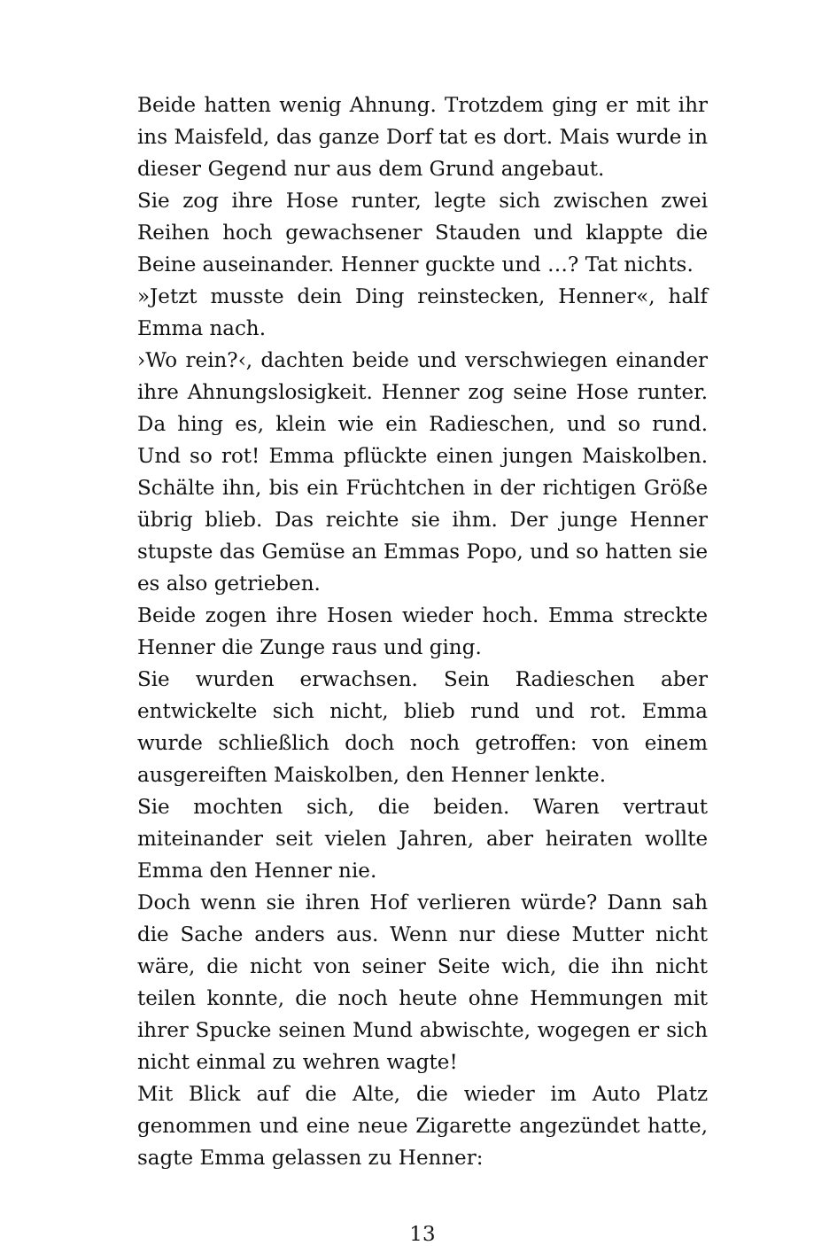Beide hatten wenig Ahnung. Trotzdem ging er mit ihr ins Maisfeld, das ganze Dorf tat es dort. Mais wurde in dieser Gegend nur aus dem Grund angebaut.
Sie zog ihre Hose runter, legte sich zwischen zwei Reihen hoch gewachsener Stauden und klappte die Beine auseinander. Henner guckte und …? Tat nichts.
»Jetzt musste dein Ding reinstecken, Henner«, half Emma nach.
›Wo rein?‹, dachten beide und verschwiegen einander ihre Ahnungslosigkeit. Henner zog seine Hose runter. Da hing es, klein wie ein Radieschen, und so rund. Und so rot! Emma pflückte einen jungen Maiskolben. Schälte ihn, bis ein Früchtchen in der richtigen Größe übrig blieb. Das reichte sie ihm. Der junge Henner stupste das Gemüse an Emmas Popo, und so hatten sie es also getrieben.
Beide zogen ihre Hosen wieder hoch. Emma streckte Henner die Zunge raus und ging.
Sie wurden erwachsen. Sein Radieschen aber entwickelte sich nicht, blieb rund und rot. Emma wurde schließlich doch noch getroffen: von einem ausgereiften Maiskolben, den Henner lenkte.
Sie mochten sich, die beiden. Waren vertraut miteinander seit vielen Jahren, aber heiraten wollte Emma den Henner nie.
Doch wenn sie ihren Hof verlieren würde? Dann sah die Sache anders aus. Wenn nur diese Mutter nicht wäre, die nicht von seiner Seite wich, die ihn nicht teilen konnte, die noch heute ohne Hemmungen mit ihrer Spucke seinen Mund abwischte, wogegen er sich nicht einmal zu wehren wagte!
Mit Blick auf die Alte, die wieder im Auto Platz genommen und eine neue Zigarette angezündet hatte, sagte Emma gelassen zu Henner:
13